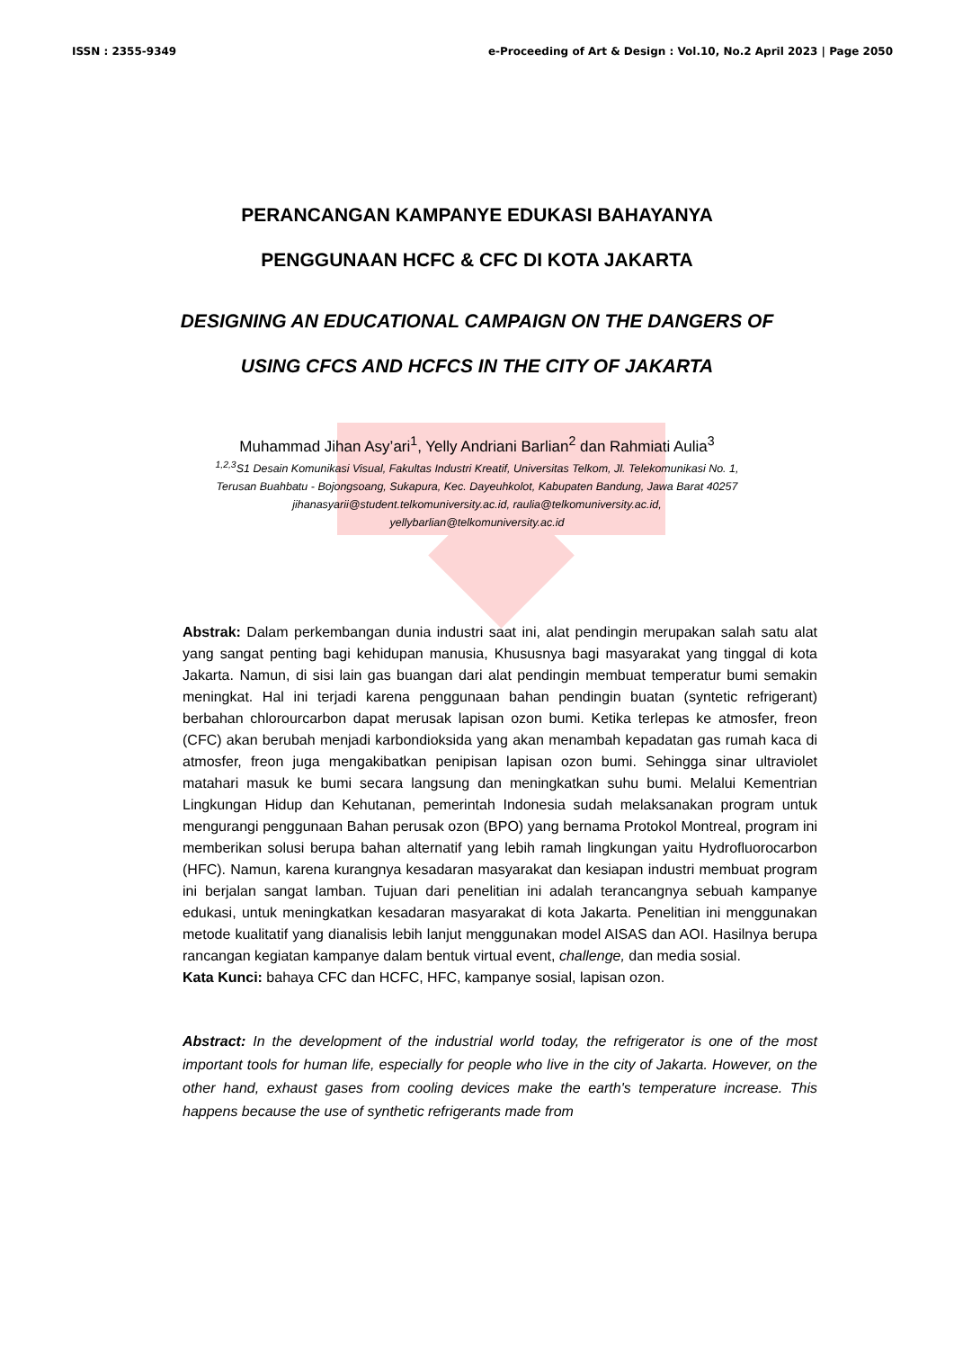ISSN : 2355-9349 e-Proceeding of Art & Design : Vol.10, No.2 April 2023 | Page 2050
PERANCANGAN KAMPANYE EDUKASI BAHAYANYA
PENGGUNAAN HCFC & CFC DI KOTA JAKARTA
DESIGNING AN EDUCATIONAL CAMPAIGN ON THE DANGERS OF
USING CFCS AND HCFCS IN THE CITY OF JAKARTA
Muhammad Jihan Asy’ari<sup>1</sup>, Yelly Andriani Barlian<sup>2</sup> dan Rahmiati Aulia<sup>3</sup>
<sup>1,2,3</sup>S1 Desain Komunikasi Visual, Fakultas Industri Kreatif, Universitas Telkom, Jl. Telekomunikasi No. 1,
Terusan Buahbatu - Bojongsoang, Sukapura, Kec. Dayeuhkolot, Kabupaten Bandung, Jawa Barat 40257
jihanasyarii@student.telkomuniversity.ac.id, raulia@telkomuniversity.ac.id,
yellybarlian@telkomuniversity.ac.id
Abstrak: Dalam perkembangan dunia industri saat ini, alat pendingin merupakan salah satu alat yang sangat penting bagi kehidupan manusia, Khususnya bagi masyarakat yang tinggal di kota Jakarta. Namun, di sisi lain gas buangan dari alat pendingin membuat temperatur bumi semakin meningkat. Hal ini terjadi karena penggunaan bahan pendingin buatan (syntetic refrigerant) berbahan chlorourcarbon dapat merusak lapisan ozon bumi. Ketika terlepas ke atmosfer, freon (CFC) akan berubah menjadi karbondioksida yang akan menambah kepadatan gas rumah kaca di atmosfer, freon juga mengakibatkan penipisan lapisan ozon bumi. Sehingga sinar ultraviolet matahari masuk ke bumi secara langsung dan meningkatkan suhu bumi. Melalui Kementrian Lingkungan Hidup dan Kehutanan, pemerintah Indonesia sudah melaksanakan program untuk mengurangi penggunaan Bahan perusak ozon (BPO) yang bernama Protokol Montreal, program ini memberikan solusi berupa bahan alternatif yang lebih ramah lingkungan yaitu Hydrofluorocarbon (HFC). Namun, karena kurangnya kesadaran masyarakat dan kesiapan industri membuat program ini berjalan sangat lamban. Tujuan dari penelitian ini adalah terancangnya sebuah kampanye edukasi, untuk meningkatkan kesadaran masyarakat di kota Jakarta. Penelitian ini menggunakan metode kualitatif yang dianalisis lebih lanjut menggunakan model AISAS dan AOI. Hasilnya berupa rancangan kegiatan kampanye dalam bentuk virtual event, challenge, dan media sosial.
Kata Kunci: bahaya CFC dan HCFC, HFC, kampanye sosial, lapisan ozon.
Abstract: In the development of the industrial world today, the refrigerator is one of the most important tools for human life, especially for people who live in the city of Jakarta. However, on the other hand, exhaust gases from cooling devices make the earth's temperature increase. This happens because the use of synthetic refrigerants made from